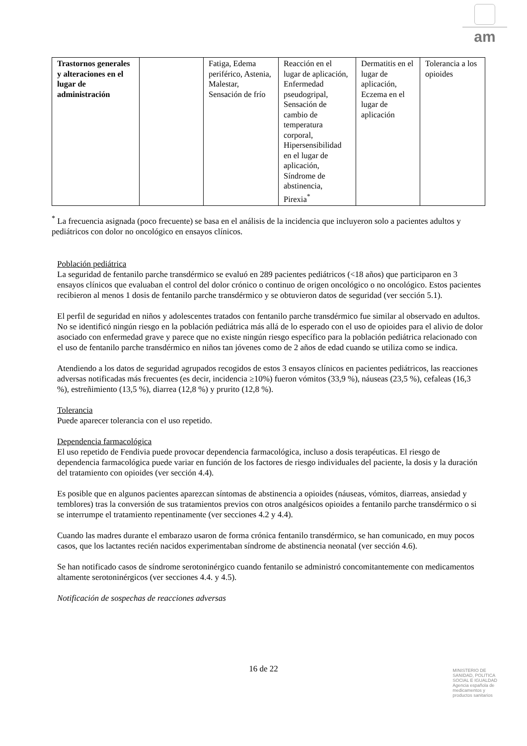am
| Trastornos generales y alteraciones en el lugar de administración | | Fatiga, Edema periférico, Astenia, Malestar, Sensación de frío | Reacción en el lugar de aplicación, Enfermedad pseudogripal, Sensación de cambio de temperatura corporal, Hipersensibilidad en el lugar de aplicación, Síndrome de abstinencia, Pirexia<sup>*</sup> | Dermatitis en el lugar de aplicación, Eczema en el lugar de aplicación | Tolerancia a los opioides |
<sup>*</sup> La frecuencia asignada (poco frecuente) se basa en el análisis de la incidencia que incluyeron solo a pacientes adultos y pediátricos con dolor no oncológico en ensayos clínicos.
Población pediátrica
La seguridad de fentanilo parche transdérmico se evaluó en 289 pacientes pediátricos (<18 años) que participaron en 3 ensayos clínicos que evaluaban el control del dolor crónico o continuo de origen oncológico o no oncológico. Estos pacientes recibieron al menos 1 dosis de fentanilo parche transdérmico y se obtuvieron datos de seguridad (ver sección 5.1).
El perfil de seguridad en niños y adolescentes tratados con fentanilo parche transdérmico fue similar al observado en adultos. No se identificó ningún riesgo en la población pediátrica más allá de lo esperado con el uso de opioides para el alivio de dolor asociado con enfermedad grave y parece que no existe ningún riesgo específico para la población pediátrica relacionado con el uso de fentanilo parche transdérmico en niños tan jóvenes como de 2 años de edad cuando se utiliza como se indica.
Atendiendo a los datos de seguridad agrupados recogidos de estos 3 ensayos clínicos en pacientes pediátricos, las reacciones adversas notificadas más frecuentes (es decir, incidencia ≥10%) fueron vómitos (33,9 %), náuseas (23,5 %), cefaleas (16,3 %), estreñimiento (13,5 %), diarrea (12,8 %) y prurito (12,8 %).
Tolerancia
Puede aparecer tolerancia con el uso repetido.
Dependencia farmacológica
El uso repetido de Fendivia puede provocar dependencia farmacológica, incluso a dosis terapéuticas. El riesgo de dependencia farmacológica puede variar en función de los factores de riesgo individuales del paciente, la dosis y la duración del tratamiento con opioides (ver sección 4.4).
Es posible que en algunos pacientes aparezcan síntomas de abstinencia a opioides (náuseas, vómitos, diarreas, ansiedad y temblores) tras la conversión de sus tratamientos previos con otros analgésicos opioides a fentanilo parche transdérmico o si se interrumpe el tratamiento repentinamente (ver secciones 4.2 y 4.4).
Cuando las madres durante el embarazo usaron de forma crónica fentanilo transdérmico, se han comunicado, en muy pocos casos, que los lactantes recién nacidos experimentaban síndrome de abstinencia neonatal (ver sección 4.6).
Se han notificado casos de síndrome serotoninérgico cuando fentanilo se administró concomitantemente con medicamentos altamente serotoninérgicos (ver secciones 4.4. y 4.5).
Notificación de sospechas de reacciones adversas
16 de 22
MINISTERIO DE
SANIDAD, POLITICA
SOCIAL E IGUALDAD
Agencia española de
medicamentos y
productos sanitarios